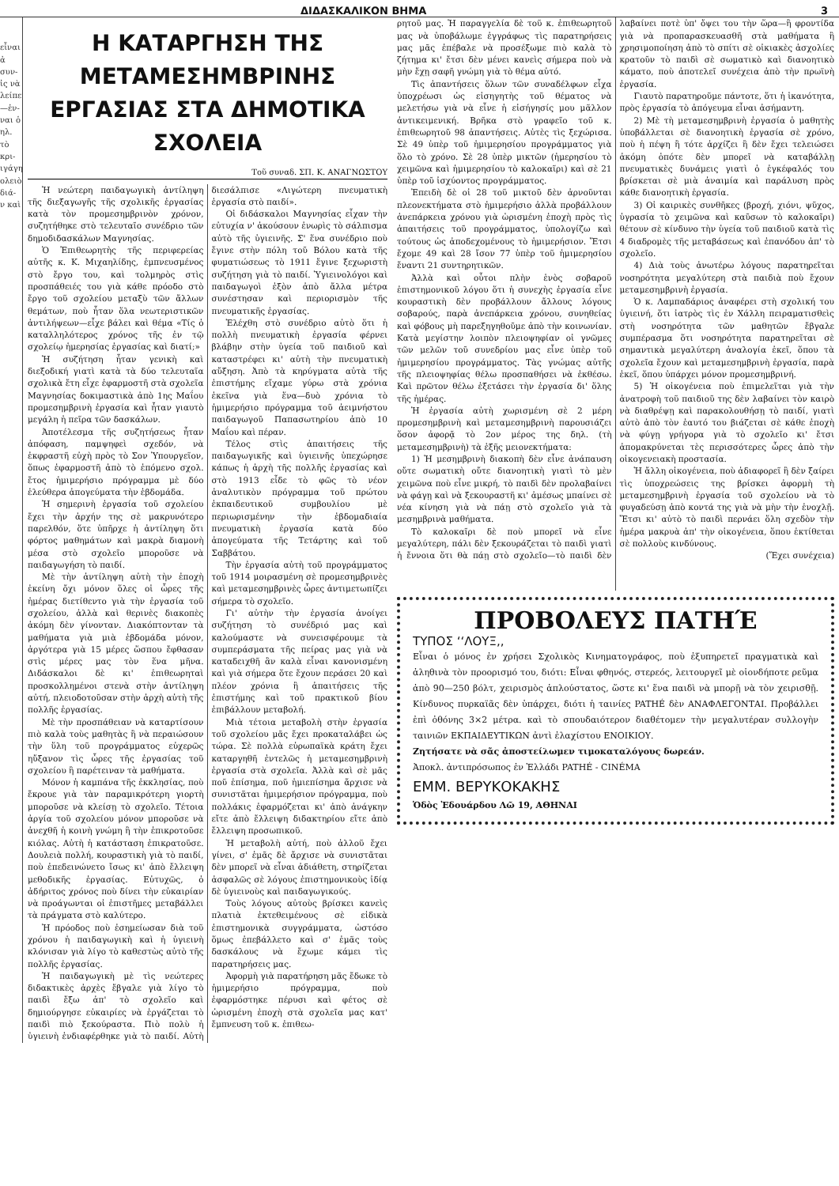ΔΙΔΑΣΚΑΛΙΚΟΝ ΒΗΜΑ 3
εἶναι ἀ συν- ἰς νὰ λείπει —ἐν- ναι ὁ ηλ. τὸ κρι- ιγάγη ολειὸ διά- ν καὶ
Η ΚΑΤΑΡΓΗΣΗ ΤΗΣ ΜΕΤΑΜΕΣΗΜΒΡΙΝΗΣ
ΕΡΓΑΣΙΑΣ ΣΤΑ ΔΗΜΟΤΙΚΑ ΣΧΟΛΕΙΑ
Τοῦ συναδ. ΣΠ. Κ. ΑΝΑΓΝΩΣΤΟΥ
Ἡ νεώτερη παιδαγωγικὴ ἀντίληψη τῆς διεξαγωγῆς τῆς σχολικῆς ἐργασίας κατὰ τὸν προμεσημβρινὸν χρόνον, συζητήθηκε στὸ τελευταῖο συνέδριο τῶν δημοδιδασκάλων Μαγνησίας.
Ὁ Ἐπιθεωρητὴς τῆς περιφερείας αὐτῆς κ. Κ. Μιχαηλίδης, ἐμπνευσμένος στὸ ἔργο του, καὶ τολμηρὸς στὶς προσπάθειές του γιὰ κάθε πρόοδο στὸ ἔργο τοῦ σχολείου μεταξὺ τῶν ἄλλων θεμάτων, ποὺ ἦταν ὅλα νεωτεριστικῶν ἀντιλήψεων—εἶχε βάλει καὶ θέμα «Τίς ὁ καταλληλότερος χρόνος τῆς ἐν τῷ σχολείῳ ἡμερησίας ἐργασίας καὶ διατί;»
Ἡ συζήτηση ἦταν γενικὴ καὶ διεξοδική γιατὶ κατὰ τὰ δύο τελευταῖα σχολικὰ ἔτη εἶχε ἐφαρμοστῆ στὰ σχολεῖα Μαγνησίας δοκιμαστικὰ ἀπὸ 1ης Μαΐου προμεσημβρινὴ ἐργασία καὶ ἦταν γιαυτὸ μεγάλη ἡ πεῖρα τῶν δασκάλων.
Ἀποτέλεσμα τῆς συζητήσεως ἦταν ἀπόφαση, παμψηφεὶ σχεδόν, νὰ ἐκφραστῆ εὐχὴ πρὸς τὸ Σον Ὑπουργεῖον, ὅπως ἐφαρμοστῆ ἀπὸ τὸ ἐπόμενο σχολ. ἔτος ἡμιμερήσιο πρόγραμμα μὲ δύο ἐλεύθερα ἀπογεύματα τὴν ἑβδομάδα.
Ἡ σημερινὴ ἐργασία τοῦ σχολείου ἔχει τὴν ἀρχήν της σὲ μακρυνότερο παρελθόν, ὅτε ὑπῆρχε ἡ ἀντίληψη ὅτι φόρτος μαθημάτων καὶ μακρὰ διαμονὴ μέσα στὸ σχολεῖο μποροῦσε νὰ παιδαγωγήση τὸ παιδί.
Μὲ τὴν ἀντίληψη αὐτὴ τὴν ἐποχὴ ἐκείνη ὄχι μόνον ὅλες οἱ ὧρες τῆς ἡμέρας διετίθεντο γιὰ τὴν ἐργασία τοῦ σχολείου, ἀλλὰ καὶ θερινὲς διακοπὲς ἀκόμη δὲν γίνονταν. Διακόπτονταν τὰ μαθήματα γιὰ μιὰ ἑβδομάδα μόνον, ἀργότερα γιὰ 15 μέρες ὥσπου ἔφθασαν στὶς μέρες μας τὸν ἕνα μῆνα. Διδάσκαλοι δὲ κι' ἐπιθεωρηταὶ προσκολλημένοι στενὰ στὴν ἀντίληψη αὐτή, πλειοδοτοῦσαν στὴν ἀρχὴ αὐτὴ τῆς πολλῆς ἐργασίας.
Μὲ τὴν προσπάθειαν νὰ καταρτίσουν πιὸ καλὰ τοὺς μαθητὰς ἢ νὰ περαιώσουν τὴν ὕλη τοῦ προγράμματος εὐχερῶς ηὔξανον τὶς ὧρες τῆς ἐργασίας τοῦ σχολείου ἢ παρέτειναν τὰ μαθήματα.
Μόνον ἡ καμπάνα τῆς ἐκκλησίας, ποὺ ἔκρουε γιὰ τὰν παραμικρότερη γιορτὴ μποροῦσε νὰ κλείσῃ τὸ σχολεῖο. Τέτοια ἀργία τοῦ σχολείου μόνον μποροῦσε νὰ ἀνεχθῆ ἡ κοινὴ γνώμη ἢ τὴν ἐπικροτοῦσε κιόλας. Αὐτὴ ἡ κατάσταση ἐπικρατοῦσε. Δουλειὰ πολλή, κουραστικὴ γιὰ τὸ παιδί, ποὺ ἐπεδεινώνετο ἴσως κι' ἀπὸ ἔλλειψη μεθοδικῆς ἐργασίας. Εὐτυχῶς, ὁ ἀδήριτος χρόνος ποὺ δίνει τὴν εὐκαιρίαν νὰ προάγωνται οἱ ἐπιστῆμες μεταβάλλει τὰ πράγματα στὸ καλύτερο.
Ἡ πρόοδος ποὺ ἐσημείωσαν διὰ τοῦ χρόνου ἡ παιδαγωγικὴ καὶ ἡ ὑγιεινὴ κλόνισαν γιὰ λίγο τὸ καθεστὼς αὐτὸ τῆς πολλῆς ἐργασίας.
Ἡ παιδαγωγικὴ μὲ τὶς νεώτερες διδακτικὲς ἀρχὲς ἔβγαλε γιὰ λίγο τὸ παιδὶ ἔξω ἀπ' τὸ σχολεῖο καὶ δημιούργησε εὐκαιρίες νὰ ἐργάζεται τὸ παιδὶ πιὸ ξεκούραστα. Πιὸ πολὺ ἡ ὑγιεινὴ ἐνδιαφέρθηκε γιὰ τὸ παιδί. Αὐτὴ διεσάλπισε «Λιγώτερη πνευματικὴ ἐργασία στὸ παιδί».
Οἱ διδάσκαλοι Μαγνησίας εἶχαν τὴν εὐτυχία ν' ἀκούσουν ἐνωρὶς τὸ σάλπισμα αὐτὸ τῆς ὑγιεινῆς. Σ' ἕνα συνέδριο ποὺ ἔγινε στὴν πόλη τοῦ Βόλου κατὰ τῆς φυματιώσεως τὸ 1911 ἔγινε ξεχωριστὴ συζήτηση γιὰ τὸ παιδί. Ὑγιεινολόγοι καὶ παιδαγωγοὶ ἐξὸν ἀπὸ ἄλλα μέτρα συνέστησαν καὶ περιορισμὸν τῆς πνευματικῆς ἐργασίας.
Ἐλέχθη στὸ συνέδριο αὐτὸ ὅτι ἡ πολλὴ πνευματικὴ ἐργασία φέρνει βλάβην στὴν ὑγεία τοῦ παιδιοῦ καὶ καταστρέφει κι' αὐτὴ τὴν πνευματικὴ αὔξηση. Ἀπὸ τὰ κηρύγματα αὐτὰ τῆς ἐπιστήμης εἴχαμε γύρω στὰ χρόνια ἐκεῖνα γιὰ ἕνα—δυὸ χρόνια τὸ ἡμιμερήσιο πρόγραμμα τοῦ ἀειμνήστου παιδαγωγοῦ Παπασωτηρίου ἀπὸ 10 Μαΐου καὶ πέραν.
Τέλος στὶς ἀπαιτήσεις τῆς παιδαγωγικῆς καὶ ὑγιεινῆς ὑπεχώρησε κάπως ἡ ἀρχὴ τῆς πολλῆς ἐργασίας καὶ στὸ 1913 εἶδε τὸ φῶς τὸ νέον ἀναλυτικὸν πρόγραμμα τοῦ πρώτου ἐκπαιδευτικοῦ συμβουλίου μὲ περιωρισμένην τὴν ἑβδομαδιαία πνευματικὴ ἐργασία κατὰ δύο ἀπογεύματα τῆς Τετάρτης καὶ τοῦ Σαββάτου.
Τὴν ἐργασία αὐτὴ τοῦ προγράμματος τοῦ 1914 μοιρασμένη σὲ προμεσημβρινὲς καὶ μεταμεσημβρινὲς ὧρες ἀντιμετωπίζει σήμερα τὸ σχολεῖο.
Γι' αὐτὴν τὴν ἐργασία ἀνοίγει συζήτηση τὸ συνέδριό μας καὶ καλούμαστε νὰ συνεισφέρουμε τὰ συμπεράσματα τῆς πείρας μας γιὰ νὰ καταδειχθῆ ἂν καλὰ εἶναι κανονισμένη καὶ γιὰ σήμερα ὅτε ἔχουν περάσει 20 καὶ πλέον χρόνια ἢ ἀπαιτήσεις τῆς ἐπιστήμης καὶ τοῦ πρακτικοῦ βίου ἐπιβάλλουν μεταβολή.
Μιὰ τέτοια μεταβολὴ στὴν ἐργασία τοῦ σχολείου μᾶς ἔχει προκαταλάβει ὡς τώρα. Σὲ πολλὰ εὐρωπαϊκὰ κράτη ἔχει καταργηθῆ ἐντελῶς ἡ μεταμεσημβρινὴ ἐργασία στὰ σχολεῖα. Ἀλλὰ καὶ σὲ μᾶς ποῦ ἐπίσημα, ποῦ ἡμιεπίσημα ἄρχισε νὰ συνιστᾶται ἡμιμερήσιον πρόγραμμα, ποὺ πολλάκις ἐφαρμόζεται κι' ἀπὸ ἀνάγκην εἴτε ἀπὸ ἔλλειψη διδακτηρίου εἴτε ἀπὸ ἔλλειψη προσωπικοῦ.
Ἡ μεταβολὴ αὐτή, ποὺ ἀλλοῦ ἔχει γίνει, σ' ἐμᾶς δὲ ἄρχισε νὰ συνιστᾶται δὲν μπορεῖ νὰ εἶναι ἀδιάθετη, στηρίζεται ἀσφαλῶς σὲ λόγους ἐπιστημονικοὺς ἰδίᾳ δὲ ὑγιεινοὺς καὶ παιδαγωγικούς.
Τοὺς λόγους αὐτοὺς βρίσκει κανεὶς πλατιὰ ἐκτεθειμένους σὲ εἰδικὰ ἐπιστημονικὰ συγγράμματα, ὡστόσο ὅμως ἐπεβάλλετο καὶ σ' ἐμᾶς τοὺς δασκάλους νὰ ἔχωμε κάμει τὶς παρατηρήσεις μας.
Ἀφορμὴ γιὰ παρατήρηση μᾶς ἔδωκε τὸ ἡμιμερήσιο πρόγραμμα, ποὺ ἐφαρμόστηκε πέρυσι καὶ φέτος σὲ ὡρισμένη ἐποχὴ στὰ σχολεῖα μας κατ' ἔμπνευση τοῦ κ. ἐπιθεω-
ρητοῦ μας. Ἡ παραγγελία δὲ τοῦ κ. ἐπιθεωρητοῦ μας νὰ ὑποβάλωμε ἐγγράφως τὶς παρατηρήσεις μας μᾶς ἐπέβαλε νὰ προσέξωμε πιὸ καλὰ τὸ ζήτημα κι' ἔτσι δὲν μένει κανεὶς σήμερα ποὺ νὰ μὴν ἔχῃ σαφῆ γνώμη γιὰ τὸ θέμα αὐτό.
Τὶς ἀπαντήσεις ὅλων τῶν συναδέλφων εἶχα ὑποχρέωσι ὡς εἰσηγητὴς τοῦ θέματος νὰ μελετήσω γιὰ νὰ εἶνε ἡ εἰσήγησίς μου μᾶλλον ἀντικειμενική. Βρῆκα στὸ γραφεῖο τοῦ κ. ἐπιθεωρητοῦ 98 ἀπαντήσεις. Αὐτὲς τὶς ξεχώρισα. Σὲ 49 ὑπὲρ τοῦ ἡμιμερησίου προγράμματος γιὰ ὅλο τὸ χρόνο. Σὲ 28 ὑπὲρ μικτῶν (ἡμερησίου τὸ χειμῶνα καὶ ἡμιμερησίου τὸ καλοκαῖρι) καὶ σὲ 21 ὑπὲρ τοῦ ἰσχύοντος προγράμματος.
Ἐπειδὴ δὲ οἱ 28 τοῦ μικτοῦ δὲν ἀρνοῦνται πλεονεκτήματα στὸ ἡμιμερήσιο ἀλλὰ προβάλλουν ἀνεπάρκεια χρόνου γιὰ ὡρισμένη ἐποχὴ πρὸς τὶς ἀπαιτήσεις τοῦ προγράμματος, ὑπολογίζω καὶ τούτους ὡς ἀποδεχομένους τὸ ἡμιμερήσιον. Ἔτσι ἔχομε 49 καὶ 28 ἴσον 77 ὑπὲρ τοῦ ἡμιμερησίου ἔναντι 21 συντηρητικῶν.
Ἀλλὰ καὶ οὗτοι πλὴν ἑνὸς σοβαροῦ ἐπιστημονικοῦ λόγου ὅτι ἡ συνεχὴς ἐργασία εἶνε κουραστικὴ δὲν προβάλλουν ἄλλους λόγους σοβαρούς, παρὰ ἀνεπάρκεια χρόνου, συνηθείας καὶ φόβους μὴ παρεξηγηθοῦμε ἀπὸ τὴν κοινωνίαν. Κατὰ μεγίστην λοιπὸν πλειοψηφίαν οἱ γνῶμες τῶν μελῶν τοῦ συνεδρίου μας εἶνε ὑπὲρ τοῦ ἡμιμερησίου προγράμματος. Τὰς γνώμας αὐτῆς τῆς πλειοψηφίας θέλω προσπαθήσει νὰ ἐκθέσω. Καὶ πρῶτον θέλω ἐξετάσει τὴν ἐργασία δι' ὅλης τῆς ἡμέρας.
Ἡ ἐργασία αὐτὴ χωρισμένη σὲ 2 μέρη προμεσημβρινὴ καὶ μεταμεσημβρινὴ παρουσιάζει ὅσον ἀφορᾷ τὸ 2ον μέρος της δηλ. (τὴ μεταμεσημβρινὴ) τὰ ἑξῆς μειονεκτήματα:
1) Ἡ μεσημβρινὴ διακοπὴ δὲν εἶνε ἀνάπαυση οὔτε σωματικὴ οὔτε διανοητικὴ γιατὶ τὸ μὲν χειμῶνα ποὺ εἶνε μικρή, τὸ παιδὶ δὲν προλαβαίνει νὰ φάγῃ καὶ νὰ ξεκουραστῆ κι' ἀμέσως μπαίνει σὲ νέα κίνηση γιὰ νὰ πάῃ στὸ σχολεῖο γιὰ τὰ μεσημβρινὰ μαθήματα.
Τὸ καλοκαῖρι δὲ ποὺ μπορεῖ νὰ εἶνε μεγαλύτερη, πάλι δὲν ξεκουράζεται τὸ παιδὶ γιατὶ ἡ ἔννοια ὅτι θὰ πάῃ στὸ σχολεῖο—τὸ παιδὶ δὲν λαβαίνει ποτὲ ὑπ' ὄψει του τὴν ὥρα—ἢ φροντίδα γιὰ νὰ προπαρασκευασθῆ στὰ μαθήματα ἢ χρησιμοποίηση ἀπὸ τὸ σπίτι σὲ οἰκιακὲς ἀσχολίες κρατοῦν τὸ παιδὶ σὲ σωματικὸ καὶ διανοητικὸ κάματο, ποὺ ἀποτελεῖ συνέχεια ἀπὸ τὴν πρωϊνὴ ἐργασία.
Γιαυτὸ παρατηροῦμε πάντοτε, ὅτι ἡ ἱκανότητα, πρὸς ἐργασία τὸ ἀπόγευμα εἶναι ἀσήμαντη.
2) Μὲ τὴ μεταμεσημβρινὴ ἐργασία ὁ μαθητὴς ὑποβάλλεται σὲ διανοητικὴ ἐργασία σὲ χρόνο, ποὺ ἡ πέψη ἢ τότε ἀρχίζει ἢ δὲν ἔχει τελειώσει ἀκόμη ὁπότε δὲν μπορεῖ νὰ καταβάλλῃ πνευματικὲς δυνάμεις γιατὶ ὁ ἐγκέφαλός του βρίσκεται σὲ μιὰ ἀναιμία καὶ παράλυση πρὸς κάθε διανοητικὴ ἐργασία.
3) Οἱ καιρικὲς συνθῆκες (βροχή, χιόνι, ψῦχος, ὑγρασία τὸ χειμῶνα καὶ καῦσων τὸ καλοκαῖρι) θέτουν σὲ κίνδυνο τὴν ὑγεία τοῦ παιδιοῦ κατὰ τὶς 4 διαδρομὲς τῆς μεταβάσεως καὶ ἐπανόδου ἀπ' τὸ σχολεῖο.
4) Διὰ τοὺς ἀνωτέρω λόγους παρατηρεῖται νοσηρότητα μεγαλύτερη στὰ παιδιὰ ποὺ ἔχουν μεταμεσημβρινὴ ἐργασία.
Ὁ κ. Λαμπαδάριος ἀναφέρει στὴ σχολική του ὑγιεινή, ὅτι ἰατρὸς τὶς ἐν Χάλλη πειραματισθεὶς στὴ νοσηρότητα τῶν μαθητῶν ἔβγαλε συμπέρασμα ὅτι νοσηρότητα παρατηρεῖται σὲ σημαντικὰ μεγαλύτερη ἀναλογία ἐκεῖ, ὅπου τὰ σχολεῖα ἔχουν καὶ μεταμεσημβρινὴ ἐργασία, παρὰ ἐκεῖ, ὅπου ὑπάρχει μόνον προμεσημβρινή.
5) Ἡ οἰκογένεια ποὺ ἐπιμελεῖται γιὰ τὴν ἀνατροφὴ τοῦ παιδιοῦ της δὲν λαβαίνει τὸν καιρὸ νὰ διαθρέψῃ καὶ παρακολουθήσῃ τὸ παιδί, γιατὶ αὐτὸ ἀπὸ τὸν ἑαυτό του βιάζεται σὲ κάθε ἐποχὴ νὰ φύγῃ γρήγορα γιὰ τὸ σχολεῖο κι' ἔτσι ἀπομακρύνεται τὲς περισσότερες ὧρες ἀπὸ τὴν οἰκογενειακὴ προστασία.
Ἡ ἄλλη οἰκογένεια, ποὺ ἀδιαφορεῖ ἢ δὲν ξαίρει τὶς ὑποχρεώσεις της βρίσκει ἀφορμὴ τὴ μεταμεσημβρινὴ ἐργασία τοῦ σχολείου νὰ τὸ φυγαδεύσῃ ἀπὸ κοντά της γιὰ νὰ μὴν τὴν ἐνοχλῇ. Ἔτσι κι' αὐτὸ τὸ παιδὶ περνάει ὅλη σχεδὸν τὴν ἡμέρα μακρυὰ ἀπ' τὴν οἰκογένεια, ὅπου ἐκτίθεται σὲ πολλοὺς κινδύνους.
(Ἔχει συνέχεια)
ΠΡΟΒΟΛΕΥΣ ΠΑΤΗΈ
ΤΥΠΟΣ ʻʻΛΟΥΞ,,
Εἶναι ὁ μόνος ἐν χρήσει Σχολικὸς Κινηματογράφος, ποὺ ἐξυπηρετεῖ πραγματικὰ καὶ ἀληθινὰ τὸν προορισμό του, διότι: Εἶναι φθηνός, στερεός, λειτουργεῖ μὲ οἱονδήποτε ρεῦμα ἀπὸ 90—250 βόλτ, χειρισμὸς ἁπλούστατος, ὥστε κι' ἕνα παιδὶ νὰ μπορῇ νὰ τὸν χειρισθῇ. Κίνδυνος πυρκαϊᾶς δὲν ὑπάρχει, διότι ἡ ταινίες PATHÉ δὲν ΑΝΑΦΛΕΓΟΝΤΑΙ. Προβάλλει ἐπὶ ὀθόνης 3×2 μέτρα. καὶ τὸ σπουδαιότερον διαθέτομεν τὴν μεγαλυτέραν συλλογὴν ταινιῶν ΕΚΠΑΙΔΕΥΤΙΚΩΝ ἀντὶ ἐλαχίστου ΕΝΟΙΚΙΟΥ.
Ζητήσατε νὰ σᾶς ἀποστείλωμεν τιμοκαταλόγους δωρεάν.
Ἀποκλ. ἀντιπρόσωπος ἐν Ἑλλάδι PATHÉ - CINÉMA
ΕΜΜ. ΒΕΡΥΚΟΚΑΚΗΣ
Ὁδὸς Ἐδουάρδου Λῶ 19, ΑΘΗΝΑΙ